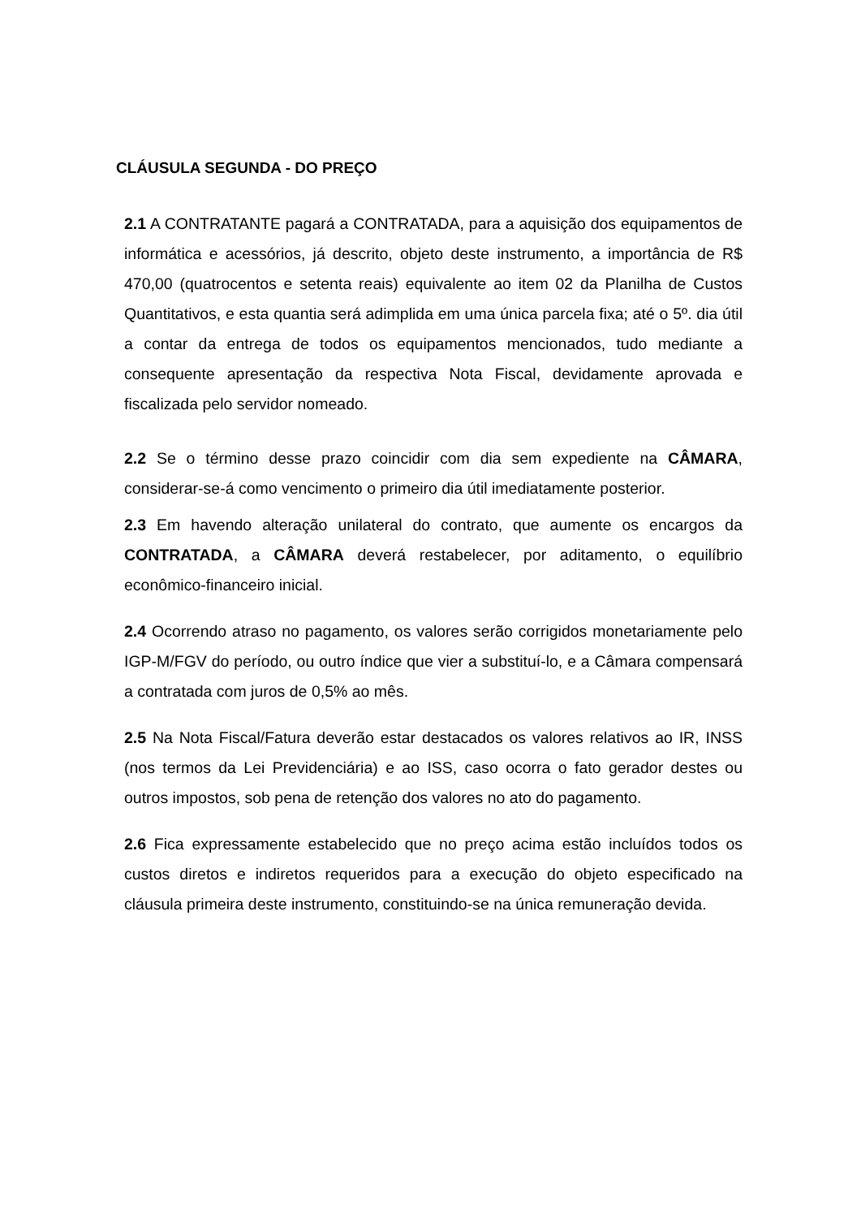CLÁUSULA SEGUNDA - DO PREÇO
2.1 A CONTRATANTE pagará a CONTRATADA, para a aquisição dos equipamentos de informática e acessórios, já descrito, objeto deste instrumento, a importância de R$ 470,00 (quatrocentos e setenta reais) equivalente ao item 02 da Planilha de Custos Quantitativos, e esta quantia será adimplida em uma única parcela fixa; até o 5º. dia útil a contar da entrega de todos os equipamentos mencionados, tudo mediante a consequente apresentação da respectiva Nota Fiscal, devidamente aprovada e fiscalizada pelo servidor nomeado.
2.2 Se o término desse prazo coincidir com dia sem expediente na CÂMARA, considerar-se-á como vencimento o primeiro dia útil imediatamente posterior.
2.3 Em havendo alteração unilateral do contrato, que aumente os encargos da CONTRATADA, a CÂMARA deverá restabelecer, por aditamento, o equilíbrio econômico-financeiro inicial.
2.4 Ocorrendo atraso no pagamento, os valores serão corrigidos monetariamente pelo IGP-M/FGV do período, ou outro índice que vier a substituí-lo, e a Câmara compensará a contratada com juros de 0,5% ao mês.
2.5 Na Nota Fiscal/Fatura deverão estar destacados os valores relativos ao IR, INSS (nos termos da Lei Previdenciária) e ao ISS, caso ocorra o fato gerador destes ou outros impostos, sob pena de retenção dos valores no ato do pagamento.
2.6 Fica expressamente estabelecido que no preço acima estão incluídos todos os custos diretos e indiretos requeridos para a execução do objeto especificado na cláusula primeira deste instrumento, constituindo-se na única remuneração devida.